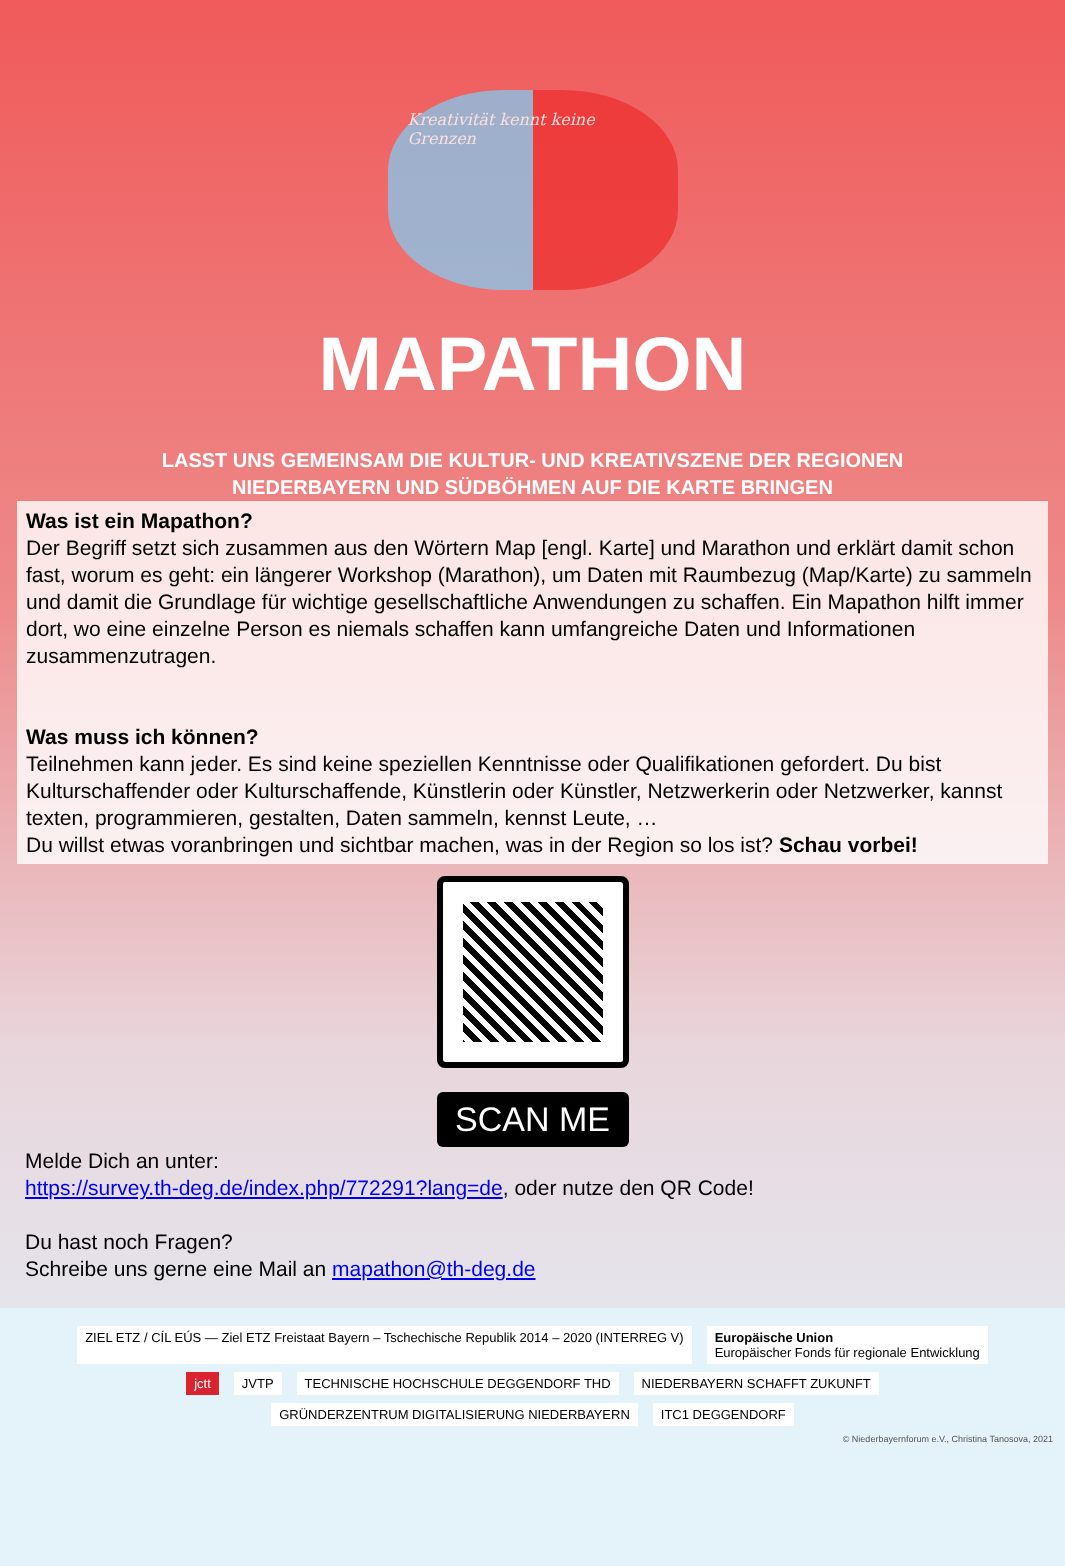Kreativität kennt keine Grenzen
MAPATHON
LASST UNS GEMEINSAM DIE KULTUR- UND KREATIVSZENE DER REGIONEN
NIEDERBAYERN UND SÜDBÖHMEN AUF DIE KARTE BRINGEN
Was ist ein Mapathon?
Der Begriff setzt sich zusammen aus den Wörtern Map [engl. Karte] und Marathon und erklärt damit schon fast, worum es geht: ein längerer Workshop (Marathon), um Daten mit Raumbezug (Map/Karte) zu sammeln und damit die Grundlage für wichtige gesellschaftliche Anwendungen zu schaffen. Ein Mapathon hilft immer dort, wo eine einzelne Person es niemals schaffen kann umfangreiche Daten und Informationen zusammenzutragen.
Was muss ich können?
Teilnehmen kann jeder. Es sind keine speziellen Kenntnisse oder Qualifikationen gefordert. Du bist Kulturschaffender oder Kulturschaffende, Künstlerin oder Künstler, Netzwerkerin oder Netzwerker, kannst texten, programmieren, gestalten, Daten sammeln, kennst Leute, …
Du willst etwas voranbringen und sichtbar machen, was in der Region so los ist? Schau vorbei!
SCAN ME
Melde Dich an unter:
https://survey.th-deg.de/index.php/772291?lang=de, oder nutze den QR Code!
Du hast noch Fragen?
Schreibe uns gerne eine Mail an mapathon@th-deg.de
ZIEL ETZ / CÍL EÚS — Ziel ETZ Freistaat Bayern – Tschechische Republik 2014 – 2020 (INTERREG V)
Europäische Union
Europäischer Fonds für regionale Entwicklung
jctt JVTP TECHNISCHE HOCHSCHULE DEGGENDORF THD
NIEDERBAYERN SCHAFFT ZUKUNFT
GRÜNDERZENTRUM DIGITALISIERUNG NIEDERBAYERN
ITC1 DEGGENDORF
© Niederbayernforum e.V., Christina Tanosova, 2021